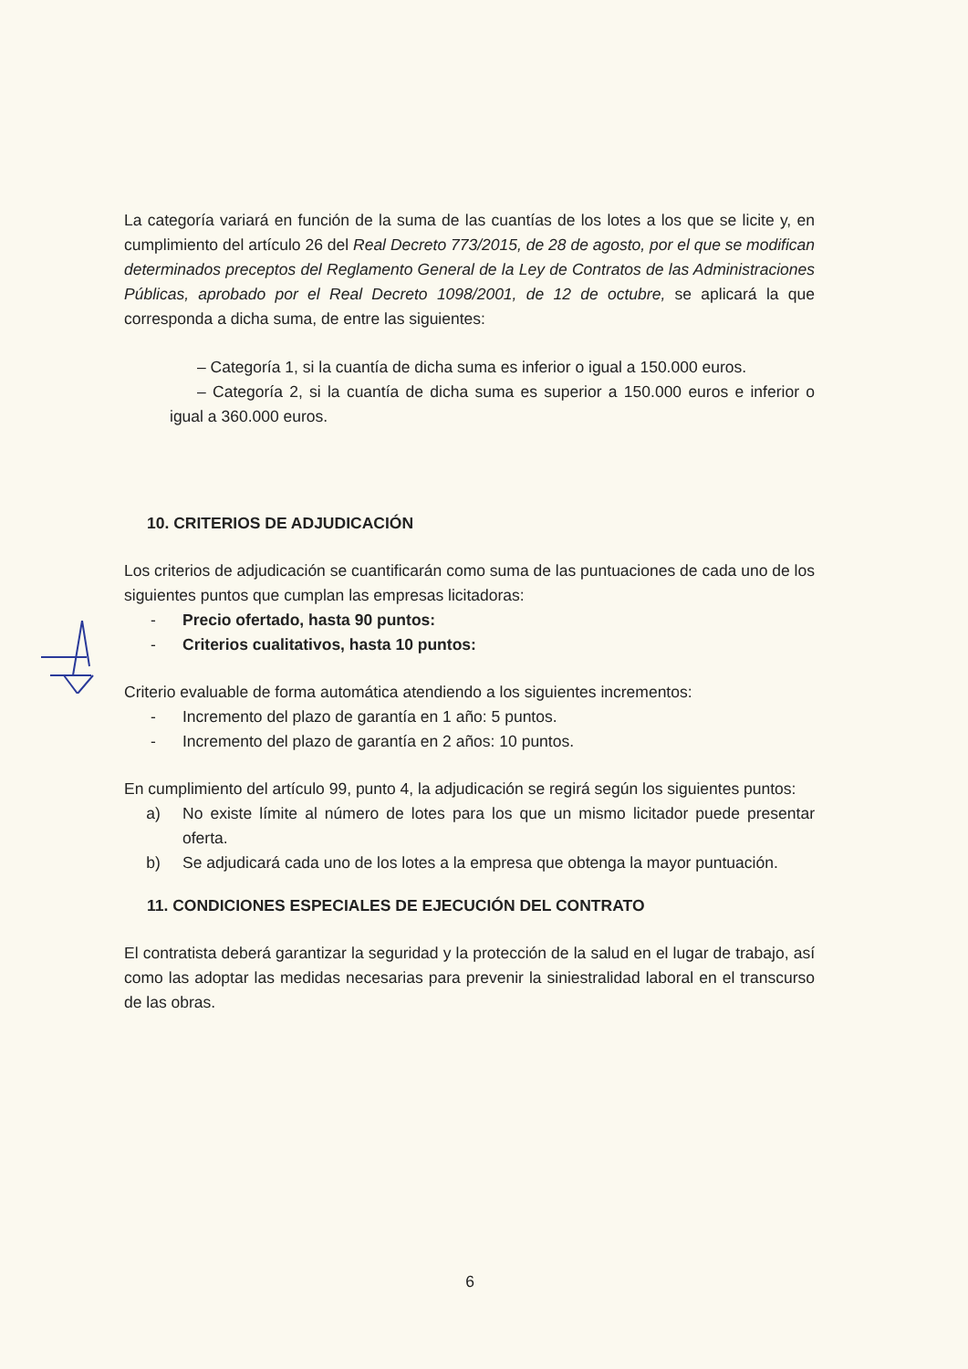La categoría variará en función de la suma de las cuantías de los lotes a los que se licite y, en cumplimiento del artículo 26 del Real Decreto 773/2015, de 28 de agosto, por el que se modifican determinados preceptos del Reglamento General de la Ley de Contratos de las Administraciones Públicas, aprobado por el Real Decreto 1098/2001, de 12 de octubre, se aplicará la que corresponda a dicha suma, de entre las siguientes:
– Categoría 1, si la cuantía de dicha suma es inferior o igual a 150.000 euros.
– Categoría 2, si la cuantía de dicha suma es superior a 150.000 euros e inferior o igual a 360.000 euros.
10. CRITERIOS DE ADJUDICACIÓN
Los criterios de adjudicación se cuantificarán como suma de las puntuaciones de cada uno de los siguientes puntos que cumplan las empresas licitadoras:
- Precio ofertado, hasta 90 puntos:
- Criterios cualitativos, hasta 10 puntos:
Criterio evaluable de forma automática atendiendo a los siguientes incrementos:
- Incremento del plazo de garantía en 1 año: 5 puntos.
- Incremento del plazo de garantía en 2 años: 10 puntos.
En cumplimiento del artículo 99, punto 4, la adjudicación se regirá según los siguientes puntos:
a) No existe límite al número de lotes para los que un mismo licitador puede presentar oferta.
b) Se adjudicará cada uno de los lotes a la empresa que obtenga la mayor puntuación.
11. CONDICIONES ESPECIALES DE EJECUCIÓN DEL CONTRATO
El contratista deberá garantizar la seguridad y la protección de la salud en el lugar de trabajo, así como las adoptar las medidas necesarias para prevenir la siniestralidad laboral en el transcurso de las obras.
6